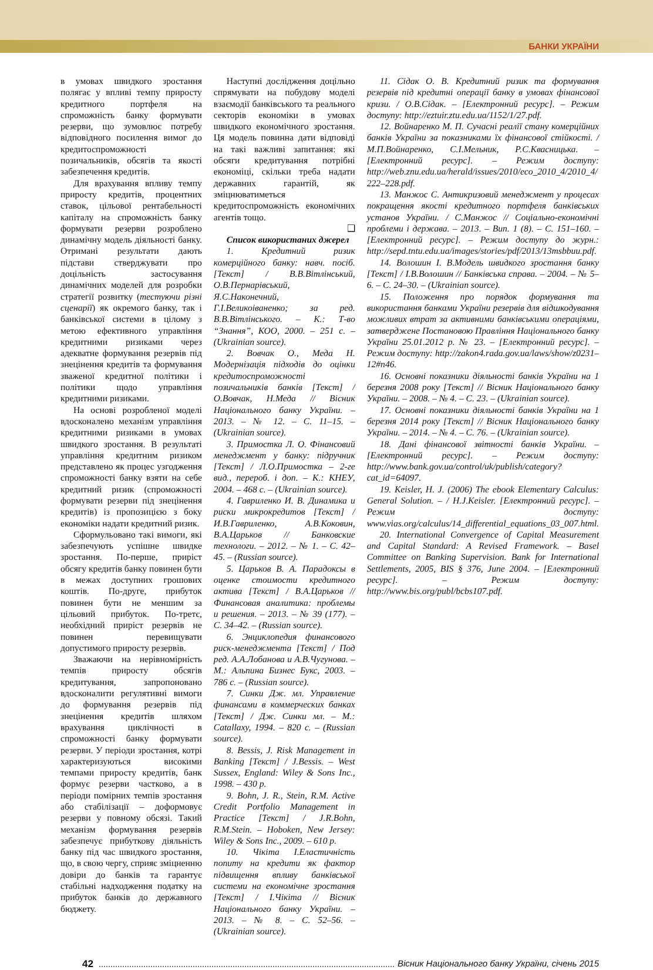БАНКИ УКРАЇНИ
в умовах швидкого зростання полягає у впливі темпу приросту кредитного портфеля на спроможність банку формувати резерви, що зумовлює потребу відповідного посилення вимог до кредитоспроможності позичальників, обсягів та якості забезпечення кредитів.
Для врахування впливу темпу приросту кредитів, процентних ставок, цільової рентабельності капіталу на спроможність банку формувати резерви розроблено динамічну модель діяльності банку. Отримані результати дають підстави стверджувати про доцільність застосування динамічних моделей для розробки стратегії розвитку (тестуючи різні сценарії) як окремого банку, так і банківської системи в цілому з метою ефективного управління кредитними ризиками через адекватне формування резервів під знецінення кредитів та формування зваженої кредитної політики і політики щодо управління кредитними ризиками.
На основі розробленої моделі вдосконалено механізм управління кредитними ризиками в умовах швидкого зростання. В результаті управління кредитним ризиком представлено як процес узгодження спроможності банку взяти на себе кредитний ризик (спроможності формувати резерви під знецінення кредитів) із пропозицією з боку економіки надати кредитний ризик.
Сформульовано такі вимоги, які забезпечують успішне швидке зростання. По-перше, приріст обсягу кредитів банку повинен бути в межах доступних грошових коштів. По-друге, прибуток повинен бути не меншим за цільовий прибуток. По-третє, необхідний приріст резервів не повинен перевищувати допустимого приросту резервів.
Зважаючи на нерівномірність темпів приросту обсягів кредитування, запропоновано вдосконалити регулятивні вимоги до формування резервів під знецінення кредитів шляхом врахування циклічності в спроможності банку формувати резерви. У періоди зростання, котрі характеризуються високими темпами приросту кредитів, банк формує резерви частково, а в періоди помірних темпів зростання або стабілізації – доформовує резерви у повному обсязі. Такий механізм формування резервів забезпечує прибуткову діяльність банку під час швидкого зростання, що, в свою чергу, сприяє зміцненню довіри до банків та гарантує стабільні надходження податку на прибуток банків до державного бюджету.
Наступні дослідження доцільно спрямувати на побудову моделі взаємодії банківського та реального секторів економіки в умовах швидкого економічного зростання. Ця модель повинна дати відповіді на такі важливі запитання: які обсяги кредитування потрібні економіці, скільки треба надати державних гарантій, як зміцнюватиметься кредитоспроможність економічних агентів тощо.
❑
Список використаних джерел
1. Кредитний ризик комерційного банку: навч. посіб. [Текст] / В.В.Вітлінський, О.В.Пернарівський, Я.С.Наконечний, Г.І.Великоіваненко; за ред. В.В.Вітлінського. – К.: Т-во “Знання”, КОО, 2000. – 251 с. – (Ukrainian source).
2. Вовчак О., Меда Н. Модернізація підходів до оцінки кредитоспроможності позичальників банків [Текст] / О.Вовчак, Н.Меда // Вісник Національного банку України. – 2013. – № 12. – С. 11–15. – (Ukrainian source).
3. Примостка Л. О. Фінансовий менеджмент у банку: підручник [Текст] / Л.О.Примостка – 2-ге вид., перероб. і доп. – К.: КНЕУ, 2004. – 468 с. – (Ukrainian source).
4. Гавриленко И. В. Динамика и риски микрокредитов [Текст] / И.В.Гавриленко, А.В.Коковин, В.А.Царьков // Банковские технологи. – 2012. – № 1. – С. 42–45. – (Russian source).
5. Царьков В. А. Парадоксы в оценке стоимости кредитного актива [Текст] / В.А.Царьков // Финансовая аналитика: проблемы и решения. – 2013. – № 39 (177). – С. 34–42. – (Russian source).
6. Энциклопедия финансового риск-менеджмента [Текст] / Под ред. А.А.Лобанова и А.В.Чугунова. – М.: Альпина Бизнес Букс, 2003. – 786 с. – (Russian source).
7. Синки Дж. мл. Управление финансами в коммерческих банках [Текст] / Дж. Синки мл. – М.: Catallaxy, 1994. – 820 с. – (Russian source).
8. Bessis, J. Risk Management in Banking [Текст] / J.Bessis. – West Sussex, England: Wiley & Sons Inc., 1998. – 430 p.
9. Bohn, J. R., Stein, R.M. Active Credit Portfolio Management in Practice [Текст] / J.R.Bohn, R.M.Stein. – Hoboken, New Jersey: Wiley & Sons Inc., 2009. – 610 p.
10. Чікіта І.Еластичність попиту на кредити як фактор підвищення впливу банківської системи на економічне зростання [Текст] / І.Чікіта // Вісник Національного банку України. – 2013. – № 8. – С. 52–56. – (Ukrainian source).
11. Сідак О. В. Кредитний ризик та формування резервів під кредитні операції банку в умовах фінансової кризи. / О.В.Сідак. – [Електронний ресурс]. – Режим доступу: http://eztuir.ztu.edu.ua/1152/1/27.pdf.
12. Войнаренко М. П. Сучасні реалії стану комерційних банків України за показниками їх фінансової стійкості. / М.П.Войнаренко, С.І.Мельник, Р.С.Квасницька. – [Електронний ресурс]. – Режим доступу: http://web.znu.edu.ua/herald/issues/2010/eco_2010_4/2010_4/ 222–228.pdf.
13. Манжос С. Антикризовий менеджмент у процесах покращення якості кредитного портфеля банківських установ України. / С.Манжос // Соціально-економічні проблеми і держава. – 2013. – Вип. 1 (8). – С. 151–160. – [Електронний ресурс]. – Режим доступу до журн.: http://sepd.tntu.edu.ua/images/stories/pdf/2013/13msbbuu.pdf.
14. Волошин І. В.Модель швидкого зростання банку [Текст] / І.В.Волошин // Банківська справа. – 2004. – № 5–6. – С. 24–30. – (Ukrainian source).
15. Положення про порядок формування та використання банками України резервів для відшкодування можливих втрат за активними банківськими операціями, затверджене Постановою Правління Національного банку України 25.01.2012 р. № 23. – [Електронний ресурс]. – Режим доступу: http://zakon4.rada.gov.ua/laws/show/z0231–12#n46.
16. Основні показники діяльності банків України на 1 березня 2008 року [Текст] // Вісник Національного банку України. – 2008. – № 4. – С. 23. – (Ukrainian source).
17. Основні показники діяльності банків України на 1 березня 2014 року [Текст] // Вісник Національного банку України. – 2014. – № 4. – С. 76. – (Ukrainian source).
18. Дані фінансової звітності банків України. – [Електронний ресурс]. – Режим доступу: http://www.bank.gov.ua/control/uk/publish/category?cat_id=64097.
19. Keisler, H. J. (2006) The ebook Elementary Calculus: General Solution. – / H.J.Keisler. [Електронний ресурс]. – Режим доступу: www.vias.org/calculus/14_differential_equations_03_007.html.
20. International Convergence of Capital Measurement and Capital Standard: A Revised Framework. – Basel Committee on Banking Supervision. Bank for International Settlements, 2005, BIS § 376, June 2004. – [Електронний ресурс]. – Режим доступу: http://www.bis.org/publ/bcbs107.pdf.
42 Вісник Національного банку України, січень 2015